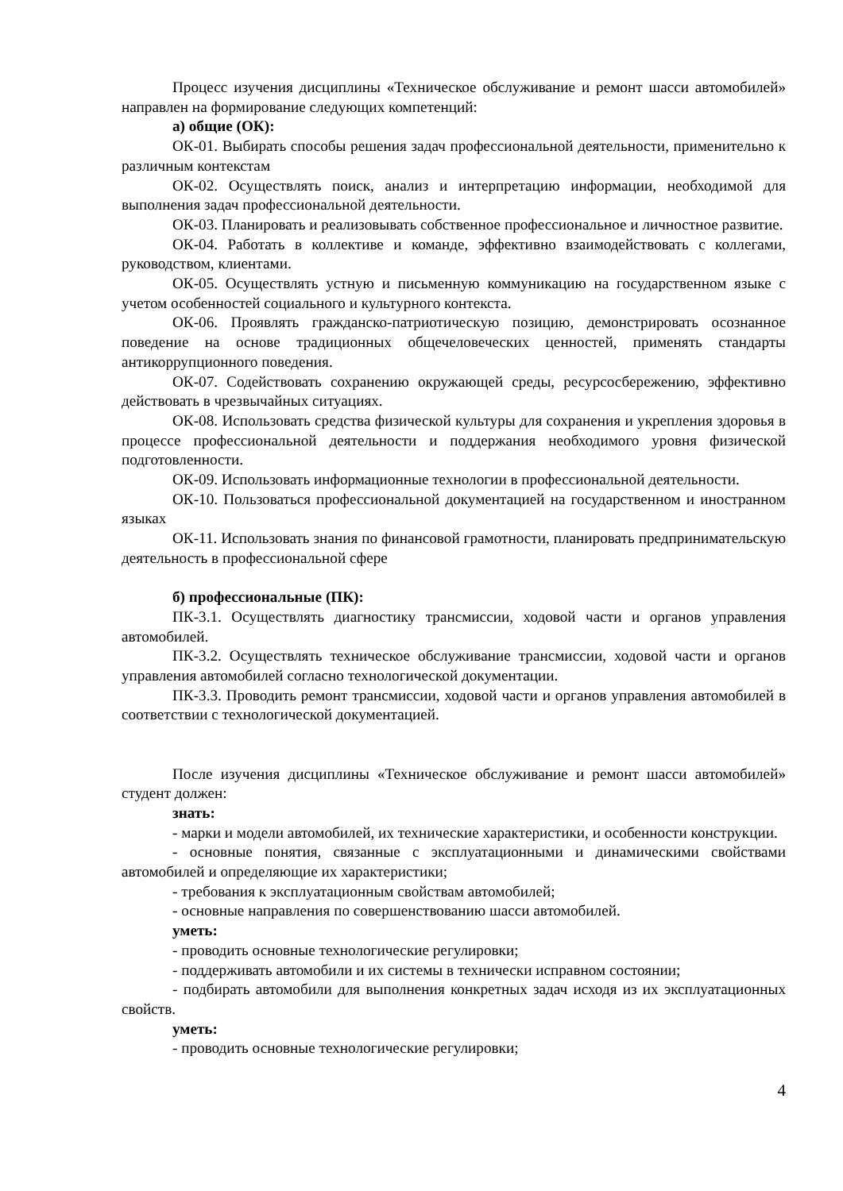Процесс изучения дисциплины «Техническое обслуживание и ремонт шасси автомобилей» направлен на формирование следующих компетенций:
а) общие (ОК):
ОК-01. Выбирать способы решения задач профессиональной деятельности, применительно к различным контекстам
ОК-02. Осуществлять поиск, анализ и интерпретацию информации, необходимой для выполнения задач профессиональной деятельности.
ОК-03. Планировать и реализовывать собственное профессиональное и личностное развитие.
ОК-04. Работать в коллективе и команде, эффективно взаимодействовать с коллегами, руководством, клиентами.
ОК-05. Осуществлять устную и письменную коммуникацию на государственном языке с учетом особенностей социального и культурного контекста.
ОК-06. Проявлять гражданско-патриотическую позицию, демонстрировать осознанное поведение на основе традиционных общечеловеческих ценностей, применять стандарты антикоррупционного поведения.
ОК-07. Содействовать сохранению окружающей среды, ресурсосбережению, эффективно действовать в чрезвычайных ситуациях.
ОК-08. Использовать средства физической культуры для сохранения и укрепления здоровья в процессе профессиональной деятельности и поддержания необходимого уровня физической подготовленности.
ОК-09. Использовать информационные технологии в профессиональной деятельности.
ОК-10. Пользоваться профессиональной документацией на государственном и иностранном языках
ОК-11. Использовать знания по финансовой грамотности, планировать предпринимательскую деятельность в профессиональной сфере
б) профессиональные (ПК):
ПК-3.1. Осуществлять диагностику трансмиссии, ходовой части и органов управления автомобилей.
ПК-3.2. Осуществлять техническое обслуживание трансмиссии, ходовой части и органов управления автомобилей согласно технологической документации.
ПК-3.3. Проводить ремонт трансмиссии, ходовой части и органов управления автомобилей в соответствии с технологической документацией.
После изучения дисциплины «Техническое обслуживание и ремонт шасси автомобилей» студент должен:
знать:
- марки и модели автомобилей, их технические характеристики, и особенности конструкции.
- основные понятия, связанные с эксплуатационными и динамическими свойствами автомобилей и определяющие их характеристики;
- требования к эксплуатационным свойствам автомобилей;
- основные направления по совершенствованию шасси автомобилей.
уметь:
- проводить основные технологические регулировки;
- поддерживать автомобили и их системы в технически исправном состоянии;
- подбирать автомобили для выполнения конкретных задач исходя из их эксплуатационных свойств.
уметь:
- проводить основные технологические регулировки;
4